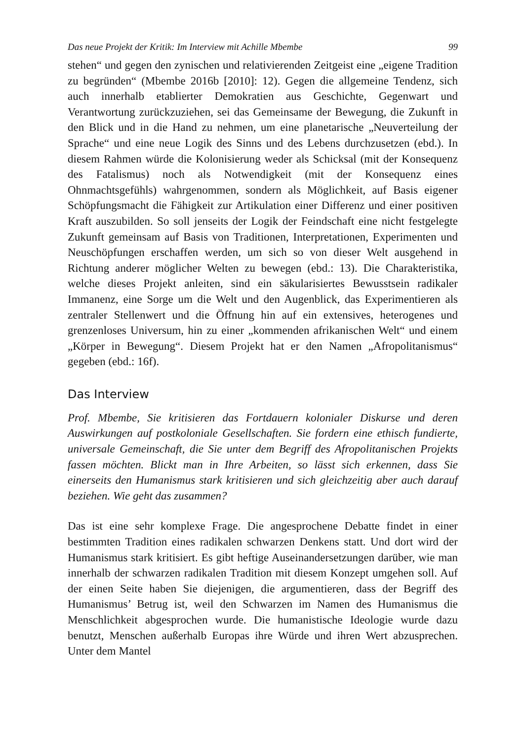Das neue Projekt der Kritik: Im Interview mit Achille Mbembe 99
stehen“ und gegen den zynischen und relativierenden Zeitgeist eine „eigene Tradition zu begründen“ (Mbembe 2016b [2010]: 12). Gegen die allgemeine Tendenz, sich auch innerhalb etablierter Demokratien aus Geschichte, Gegenwart und Verantwortung zurückzuziehen, sei das Gemeinsame der Bewegung, die Zukunft in den Blick und in die Hand zu nehmen, um eine planetarische „Neuverteilung der Sprache“ und eine neue Logik des Sinns und des Lebens durchzusetzen (ebd.). In diesem Rahmen würde die Kolonisierung weder als Schicksal (mit der Konsequenz des Fatalismus) noch als Notwendigkeit (mit der Konsequenz eines Ohnmachtsgefühls) wahrgenommen, sondern als Möglichkeit, auf Basis eigener Schöpfungsmacht die Fähigkeit zur Artikulation einer Differenz und einer positiven Kraft auszubilden. So soll jenseits der Logik der Feindschaft eine nicht festgelegte Zukunft gemeinsam auf Basis von Traditionen, Interpretationen, Experimenten und Neuschöpfungen erschaffen werden, um sich so von dieser Welt ausgehend in Richtung anderer möglicher Welten zu bewegen (ebd.: 13). Die Charakteristika, welche dieses Projekt anleiten, sind ein säkularisiertes Bewusstsein radikaler Immanenz, eine Sorge um die Welt und den Augenblick, das Experimentieren als zentraler Stellenwert und die Öffnung hin auf ein extensives, heterogenes und grenzenloses Universum, hin zu einer „kommenden afrikanischen Welt“ und einem „Körper in Bewegung“. Diesem Projekt hat er den Namen „Afropolitanismus“ gegeben (ebd.: 16f).
Das Interview
Prof. Mbembe, Sie kritisieren das Fortdauern kolonialer Diskurse und deren Auswirkungen auf postkoloniale Gesellschaften. Sie fordern eine ethisch fundierte, universale Gemeinschaft, die Sie unter dem Begriff des Afropolitanischen Projekts fassen möchten. Blickt man in Ihre Arbeiten, so lässt sich erkennen, dass Sie einerseits den Humanismus stark kritisieren und sich gleichzeitig aber auch darauf beziehen. Wie geht das zusammen?
Das ist eine sehr komplexe Frage. Die angesprochene Debatte findet in einer bestimmten Tradition eines radikalen schwarzen Denkens statt. Und dort wird der Humanismus stark kritisiert. Es gibt heftige Auseinandersetzungen darüber, wie man innerhalb der schwarzen radikalen Tradition mit diesem Konzept umgehen soll. Auf der einen Seite haben Sie diejenigen, die argumentieren, dass der Begriff des Humanismus’ Betrug ist, weil den Schwarzen im Namen des Humanismus die Menschlichkeit abgesprochen wurde. Die humanistische Ideologie wurde dazu benutzt, Menschen außerhalb Europas ihre Würde und ihren Wert abzusprechen. Unter dem Mantel